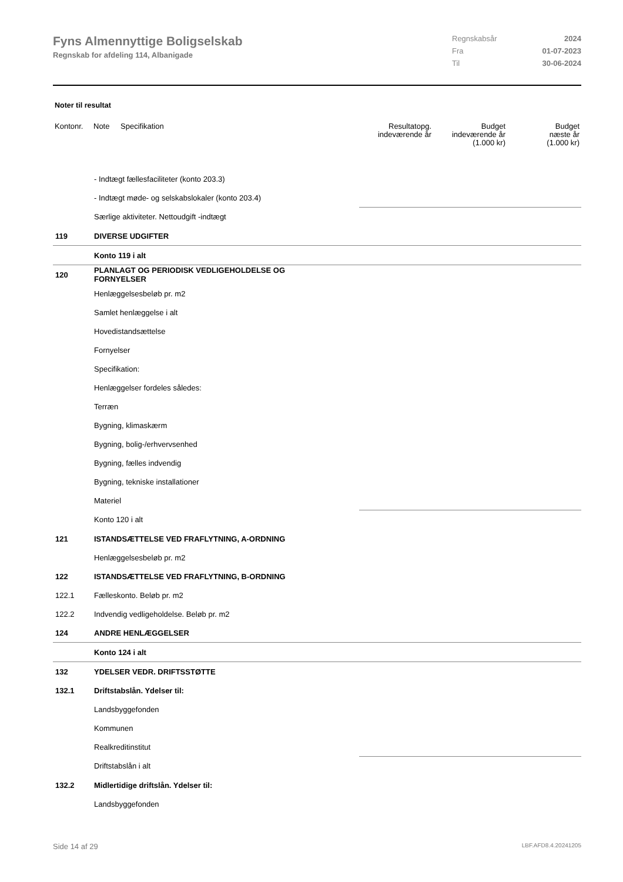Fyns Almennyttige Boligselskab
Regnskab for afdeling 114, Albanigade
Regnskabsår 2024
Fra 01-07-2023
Til 30-06-2024
Noter til resultat
| Kontonr. | Note | Specifikation | Resultatopg. indeværende år | Budget indeværende år (1.000 kr) | Budget næste år (1.000 kr) |
| --- | --- | --- | --- | --- | --- |
| | - Indtægt fællesfaciliteter (konto 203.3) | | | | |
| | - Indtægt møde- og selskabslokaler (konto 203.4) | | | | |
| | Særlige aktiviteter. Nettoudgift -indtægt | | | | |
| 119 | DIVERSE UDGIFTER | | | | |
| | Konto 119 i alt | | | | |
| 120 | PLANLAGT OG PERIODISK VEDLIGEHOLDELSE OG FORNYELSER | | | | |
| | Henlæggelsesbeløb pr. m2 | | | | |
| | Samlet henlæggelse i alt | | | | |
| | Hovedistandsættelse | | | | |
| | Fornyelser | | | | |
| | Specifikation: | | | | |
| | Henlæggelser fordeles således: | | | | |
| | Terræn | | | | |
| | Bygning, klimaskærm | | | | |
| | Bygning, bolig-/erhvervsenhed | | | | |
| | Bygning, fælles indvendig | | | | |
| | Bygning, tekniske installationer | | | | |
| | Materiel | | | | |
| | Konto 120 i alt | | | | |
| 121 | ISTANDSÆTTELSE VED FRAFLYTNING, A-ORDNING | | | | |
| | Henlæggelsesbeløb pr. m2 | | | | |
| 122 | ISTANDSÆTTELSE VED FRAFLYTNING, B-ORDNING | | | | |
| 122.1 | Fælleskonto. Beløb pr. m2 | | | | |
| 122.2 | Indvendig vedligeholdelse. Beløb pr. m2 | | | | |
| 124 | ANDRE HENLÆGGELSER | | | | |
| | Konto 124 i alt | | | | |
| 132 | YDELSER VEDR. DRIFTSSTØTTE | | | | |
| 132.1 | Driftstabslån. Ydelser til: | | | | |
| | Landsbyggefonden | | | | |
| | Kommunen | | | | |
| | Realkreditinstitut | | | | |
| | Driftstabslån i alt | | | | |
| 132.2 | Midlertidige driftslån. Ydelser til: | | | | |
| | Landsbyggefonden | | | | |
Side 14 af 29 LBF.AFD8.4.20241205